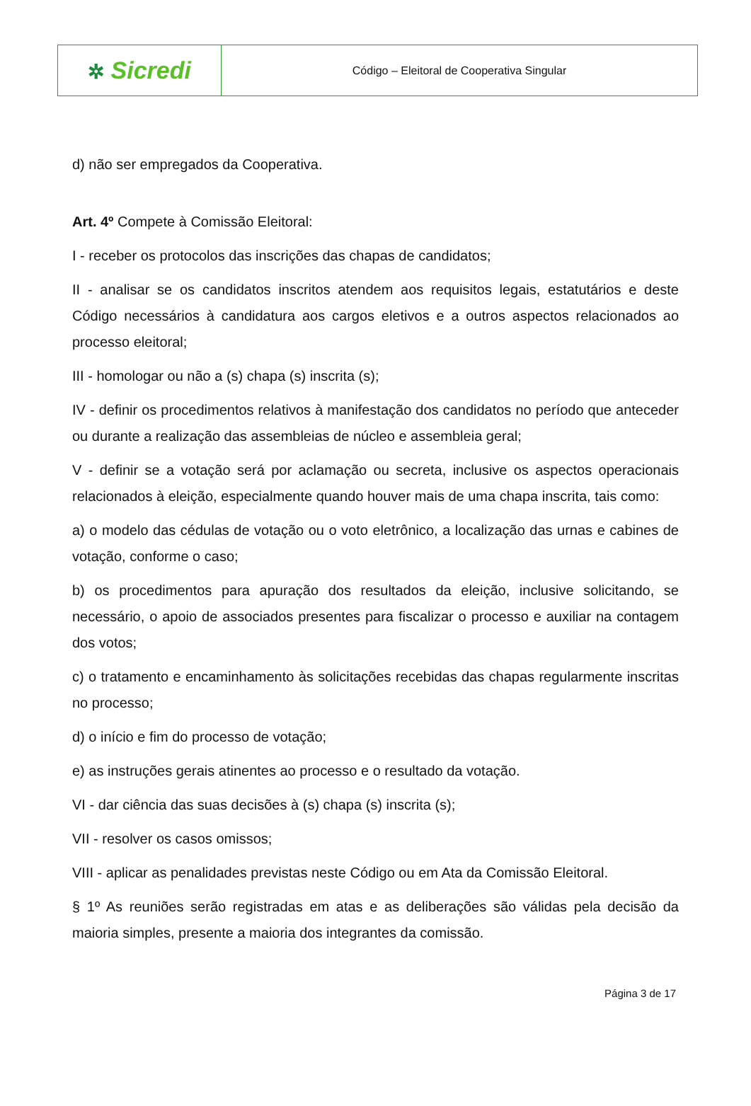| ✲ Sicredi | Código – Eleitoral de Cooperativa Singular |
d) não ser empregados da Cooperativa.
Art. 4º Compete à Comissão Eleitoral:
I - receber os protocolos das inscrições das chapas de candidatos;
II - analisar se os candidatos inscritos atendem aos requisitos legais, estatutários e deste Código necessários à candidatura aos cargos eletivos e a outros aspectos relacionados ao processo eleitoral;
III - homologar ou não a (s) chapa (s) inscrita (s);
IV - definir os procedimentos relativos à manifestação dos candidatos no período que anteceder ou durante a realização das assembleias de núcleo e assembleia geral;
V - definir se a votação será por aclamação ou secreta, inclusive os aspectos operacionais relacionados à eleição, especialmente quando houver mais de uma chapa inscrita, tais como:
a) o modelo das cédulas de votação ou o voto eletrônico, a localização das urnas e cabines de votação, conforme o caso;
b) os procedimentos para apuração dos resultados da eleição, inclusive solicitando, se necessário, o apoio de associados presentes para fiscalizar o processo e auxiliar na contagem dos votos;
c) o tratamento e encaminhamento às solicitações recebidas das chapas regularmente inscritas no processo;
d) o início e fim do processo de votação;
e) as instruções gerais atinentes ao processo e o resultado da votação.
VI - dar ciência das suas decisões à (s) chapa (s) inscrita (s);
VII - resolver os casos omissos;
VIII - aplicar as penalidades previstas neste Código ou em Ata da Comissão Eleitoral.
§ 1º As reuniões serão registradas em atas e as deliberações são válidas pela decisão da maioria simples, presente a maioria dos integrantes da comissão.
Página 3 de 17